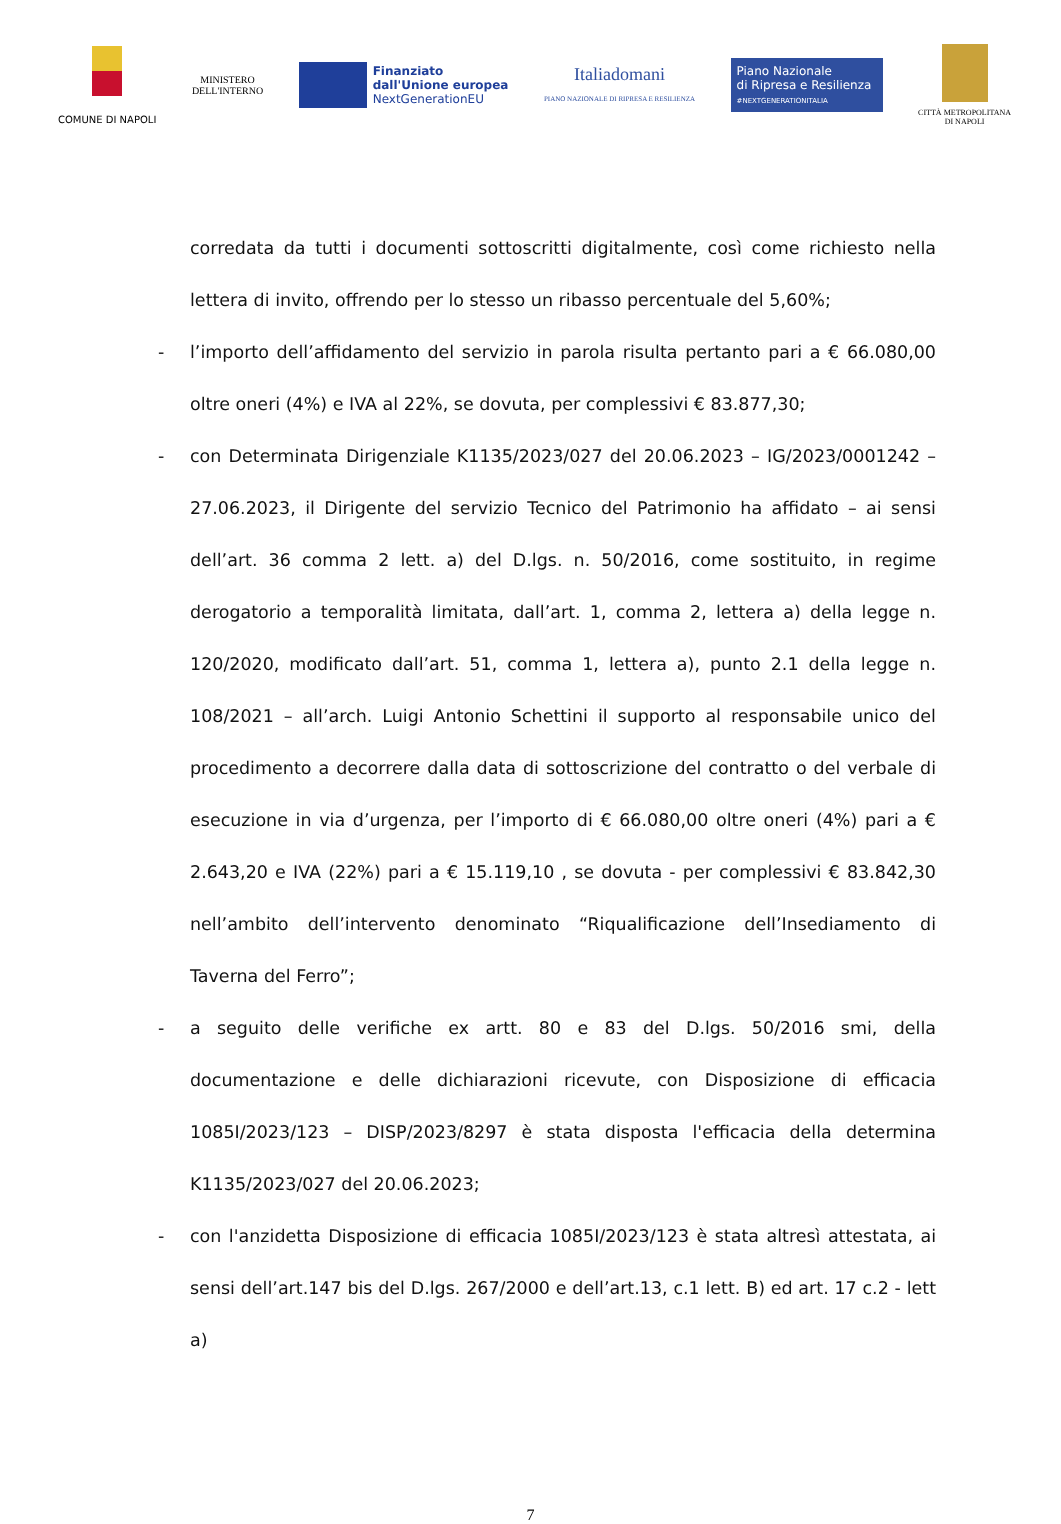COMUNE DI NAPOLI
MINISTERO
DELL'INTERNO
Finanziato
dall'Unione europea
NextGenerationEU
Italiadomani
PIANO NAZIONALE DI RIPRESA E RESILIENZA
Piano Nazionale
di Ripresa e Resilienza
#NEXTGENERATIONITALIA
CITTÀ METROPOLITANA
DI NAPOLI
corredata da tutti i documenti sottoscritti digitalmente, così come richiesto nella lettera di invito, offrendo per lo stesso un ribasso percentuale del 5,60%;
- l’importo dell’affidamento del servizio in parola risulta pertanto pari a € 66.080,00 oltre oneri (4%) e IVA al 22%, se dovuta, per complessivi € 83.877,30;
- con Determinata Dirigenziale K1135/2023/027 del 20.06.2023 – IG/2023/0001242 – 27.06.2023, il Dirigente del servizio Tecnico del Patrimonio ha affidato – ai sensi dell’art. 36 comma 2 lett. a) del D.lgs. n. 50/2016, come sostituito, in regime derogatorio a temporalità limitata, dall’art. 1, comma 2, lettera a) della legge n. 120/2020, modificato dall’art. 51, comma 1, lettera a), punto 2.1 della legge n. 108/2021 – all’arch. Luigi Antonio Schettini il supporto al responsabile unico del procedimento a decorrere dalla data di sottoscrizione del contratto o del verbale di esecuzione in via d’urgenza, per l’importo di € 66.080,00 oltre oneri (4%) pari a € 2.643,20 e IVA (22%) pari a € 15.119,10 , se dovuta - per complessivi € 83.842,30 nell’ambito dell’intervento denominato “Riqualificazione dell’Insediamento di Taverna del Ferro”;
- a seguito delle verifiche ex artt. 80 e 83 del D.lgs. 50/2016 smi, della documentazione e delle dichiarazioni ricevute, con Disposizione di efficacia 1085I/2023/123 – DISP/2023/8297 è stata disposta l'efficacia della determina K1135/2023/027 del 20.06.2023;
- con l'anzidetta Disposizione di efficacia 1085I/2023/123 è stata altresì attestata, ai sensi dell’art.147 bis del D.lgs. 267/2000 e dell’art.13, c.1 lett. B) ed art. 17 c.2 - lett a)
7